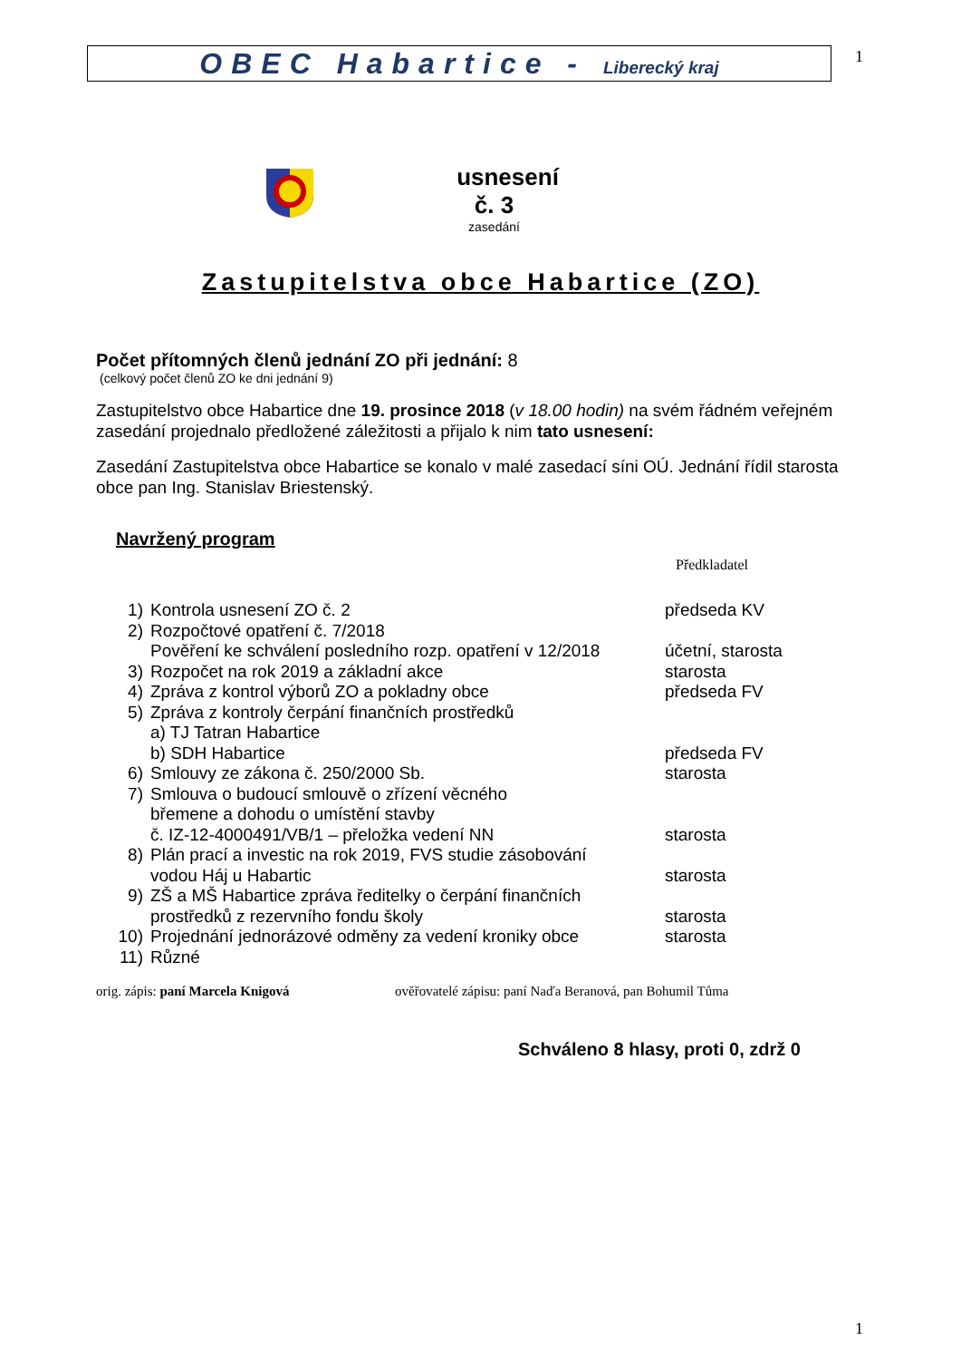OBEC Habartice - Liberecký kraj 1
usnesení
č. 3
zasedání
Zastupitelstva obce Habartice (ZO)
Počet přítomných členů jednání ZO při jednání: 8
(celkový počet členů ZO ke dni jednání 9)
Zastupitelstvo obce Habartice dne 19. prosince 2018 (v 18.00 hodin) na svém řádném veřejném zasedání projednalo předložené záležitosti a přijalo k nim tato usnesení:
Zasedání Zastupitelstva obce Habartice se konalo v malé zasedací síni OÚ. Jednání řídil starosta obce pan Ing. Stanislav Briestenský.
Navržený program
Předkladatel
| 1) | Kontrola usnesení ZO č. 2 | předseda KV |
| 2) | Rozpočtové opatření č. 7/2018 Pověření ke schválení posledního rozp. opatření v 12/2018 | účetní, starosta |
| 3) | Rozpočet na rok 2019 a základní akce | starosta |
| 4) | Zpráva z kontrol výborů ZO a pokladny obce | předseda FV |
| 5) | Zpráva z kontroly čerpání finančních prostředků a) TJ Tatran Habartice b) SDH Habartice | předseda FV |
| 6) | Smlouvy ze zákona č. 250/2000 Sb. | starosta |
| 7) | Smlouva o budoucí smlouvě o zřízení věcného břemene a dohodu o umístění stavby č. IZ-12-4000491/VB/1 – přeložka vedení NN | starosta |
| 8) | Plán prací a investic na rok 2019, FVS studie zásobování vodou Háj u Habartic | starosta |
| 9) | ZŠ a MŠ Habartice zpráva ředitelky o čerpání finančních prostředků z rezervního fondu školy | starosta |
| 10) | Projednání jednorázové odměny za vedení kroniky obce | starosta |
| 11) | Různé | |
orig. zápis: paní Marcela Knigová ověřovatelé zápisu: paní Naďa Beranová, pan Bohumil Tůma
Schváleno 8 hlasy, proti 0, zdrž 0
1